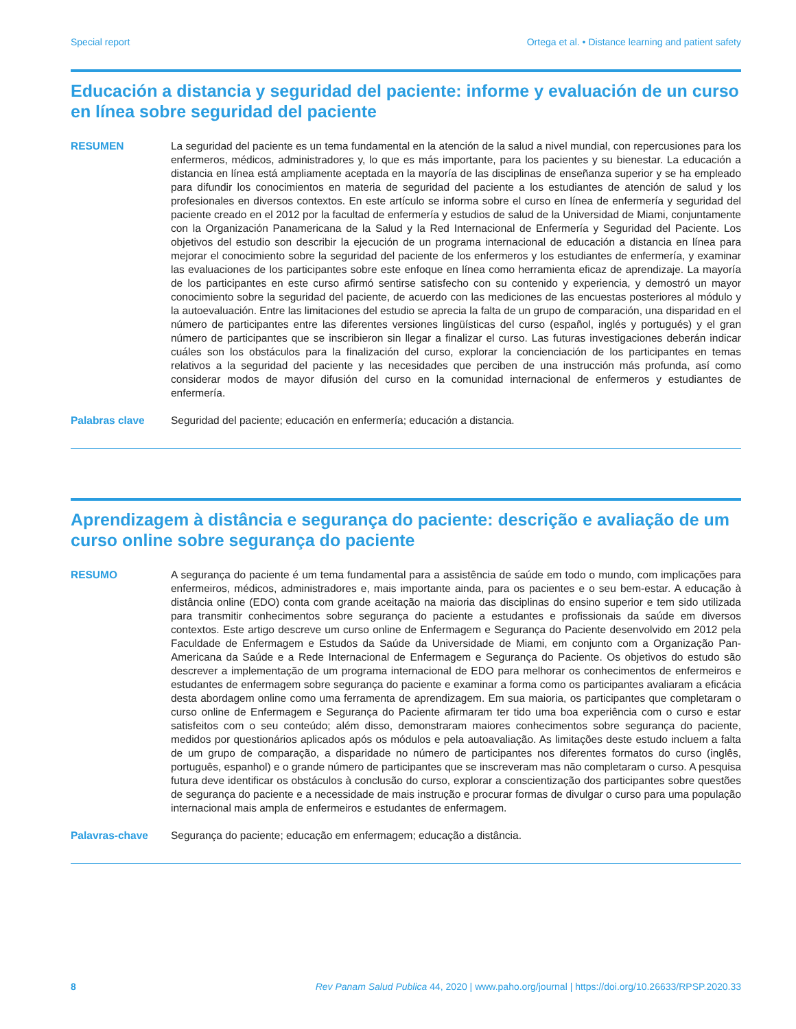Special report Ortega et al. • Distance learning and patient safety
Educación a distancia y seguridad del paciente: informe y evaluación de un curso en línea sobre seguridad del paciente
RESUMEN La seguridad del paciente es un tema fundamental en la atención de la salud a nivel mundial, con repercusiones para los enfermeros, médicos, administradores y, lo que es más importante, para los pacientes y su bienestar. La educación a distancia en línea está ampliamente aceptada en la mayoría de las disciplinas de enseñanza superior y se ha empleado para difundir los conocimientos en materia de seguridad del paciente a los estudiantes de atención de salud y los profesionales en diversos contextos. En este artículo se informa sobre el curso en línea de enfermería y seguridad del paciente creado en el 2012 por la facultad de enfermería y estudios de salud de la Universidad de Miami, conjuntamente con la Organización Panamericana de la Salud y la Red Internacional de Enfermería y Seguridad del Paciente. Los objetivos del estudio son describir la ejecución de un programa internacional de educación a distancia en línea para mejorar el conocimiento sobre la seguridad del paciente de los enfermeros y los estudiantes de enfermería, y examinar las evaluaciones de los participantes sobre este enfoque en línea como herramienta eficaz de aprendizaje. La mayoría de los participantes en este curso afirmó sentirse satisfecho con su contenido y experiencia, y demostró un mayor conocimiento sobre la seguridad del paciente, de acuerdo con las mediciones de las encuestas posteriores al módulo y la autoevaluación. Entre las limitaciones del estudio se aprecia la falta de un grupo de comparación, una disparidad en el número de participantes entre las diferentes versiones lingüísticas del curso (español, inglés y portugués) y el gran número de participantes que se inscribieron sin llegar a finalizar el curso. Las futuras investigaciones deberán indicar cuáles son los obstáculos para la finalización del curso, explorar la concienciación de los participantes en temas relativos a la seguridad del paciente y las necesidades que perciben de una instrucción más profunda, así como considerar modos de mayor difusión del curso en la comunidad internacional de enfermeros y estudiantes de enfermería.
Palabras clave Seguridad del paciente; educación en enfermería; educación a distancia.
Aprendizagem à distância e segurança do paciente: descrição e avaliação de um curso online sobre segurança do paciente
RESUMO A segurança do paciente é um tema fundamental para a assistência de saúde em todo o mundo, com implicações para enfermeiros, médicos, administradores e, mais importante ainda, para os pacientes e o seu bem-estar. A educação à distância online (EDO) conta com grande aceitação na maioria das disciplinas do ensino superior e tem sido utilizada para transmitir conhecimentos sobre segurança do paciente a estudantes e profissionais da saúde em diversos contextos. Este artigo descreve um curso online de Enfermagem e Segurança do Paciente desenvolvido em 2012 pela Faculdade de Enfermagem e Estudos da Saúde da Universidade de Miami, em conjunto com a Organização Pan-Americana da Saúde e a Rede Internacional de Enfermagem e Segurança do Paciente. Os objetivos do estudo são descrever a implementação de um programa internacional de EDO para melhorar os conhecimentos de enfermeiros e estudantes de enfermagem sobre segurança do paciente e examinar a forma como os participantes avaliaram a eficácia desta abordagem online como uma ferramenta de aprendizagem. Em sua maioria, os participantes que completaram o curso online de Enfermagem e Segurança do Paciente afirmaram ter tido uma boa experiência com o curso e estar satisfeitos com o seu conteúdo; além disso, demonstraram maiores conhecimentos sobre segurança do paciente, medidos por questionários aplicados após os módulos e pela autoavaliação. As limitações deste estudo incluem a falta de um grupo de comparação, a disparidade no número de participantes nos diferentes formatos do curso (inglês, português, espanhol) e o grande número de participantes que se inscreveram mas não completaram o curso. A pesquisa futura deve identificar os obstáculos à conclusão do curso, explorar a conscientização dos participantes sobre questões de segurança do paciente e a necessidade de mais instrução e procurar formas de divulgar o curso para uma população internacional mais ampla de enfermeiros e estudantes de enfermagem.
Palavras-chave Segurança do paciente; educação em enfermagem; educação a distância.
8 Rev Panam Salud Publica 44, 2020 | www.paho.org/journal | https://doi.org/10.26633/RPSP.2020.33